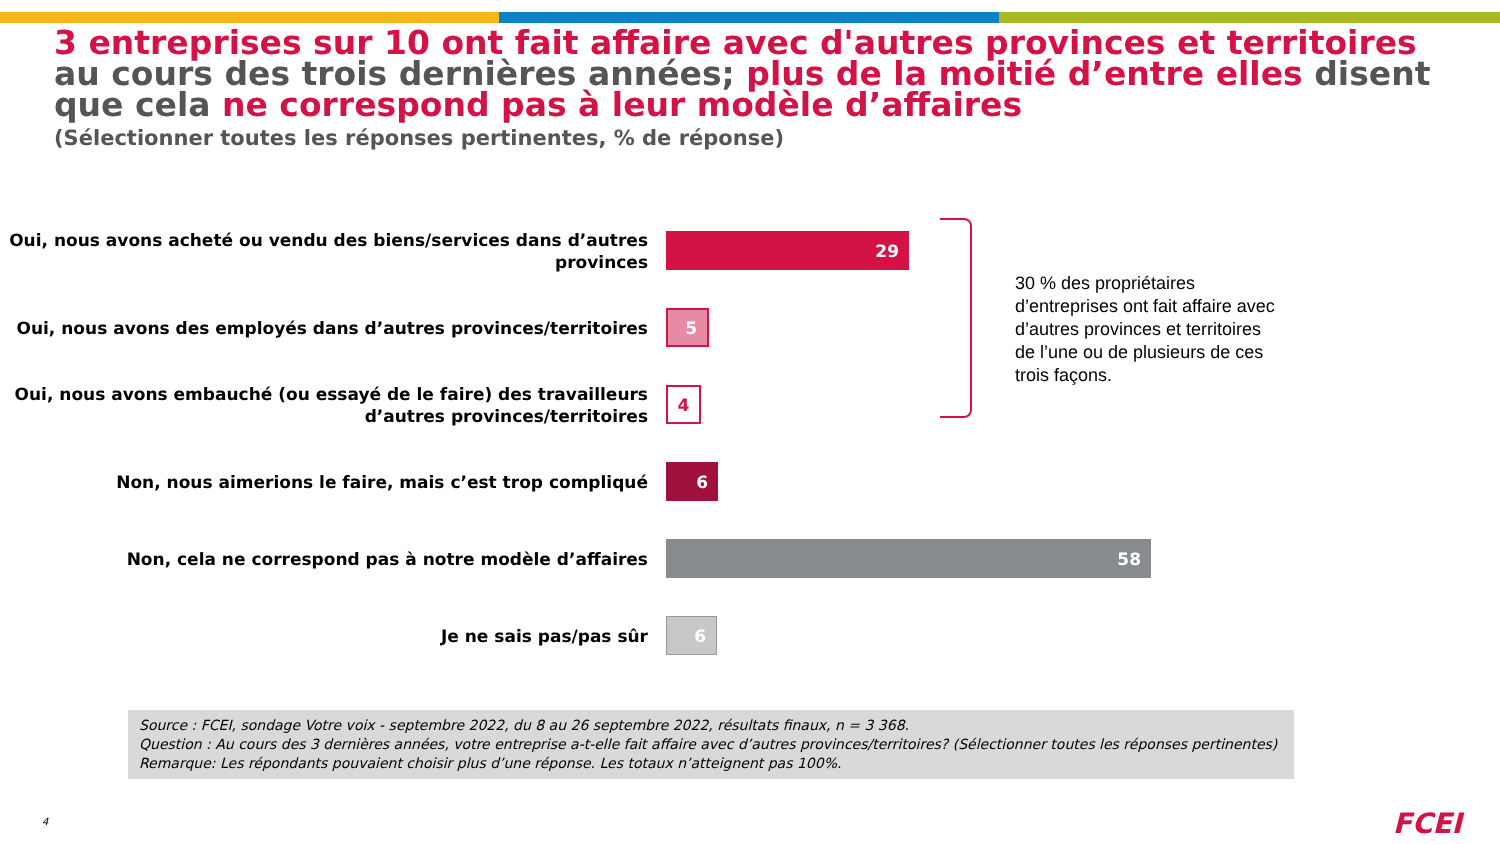3 entreprises sur 10 ont fait affaire avec d'autres provinces et territoires au cours des trois dernières années; plus de la moitié d’entre elles disent que cela ne correspond pas à leur modèle d’affaires
(Sélectionner toutes les réponses pertinentes, % de réponse)
Oui, nous avons acheté ou vendu des biens/services dans d’autres provinces
29
Oui, nous avons des employés dans d’autres provinces/territoires
5
Oui, nous avons embauché (ou essayé de le faire) des travailleurs d’autres provinces/territoires
4
Non, nous aimerions le faire, mais c’est trop compliqué
6
Non, cela ne correspond pas à notre modèle d’affaires
58
Je ne sais pas/pas sûr
6
30 % des propriétaires d’entreprises ont fait affaire avec d’autres provinces et territoires de l’une ou de plusieurs de ces trois façons.
Source : FCEI, sondage Votre voix - septembre 2022, du 8 au 26 septembre 2022, résultats finaux, n = 3 368.
Question : Au cours des 3 dernières années, votre entreprise a-t-elle fait affaire avec d’autres provinces/territoires? (Sélectionner toutes les réponses pertinentes)
Remarque: Les répondants pouvaient choisir plus d’une réponse. Les totaux n’atteignent pas 100%.
4 FCEI